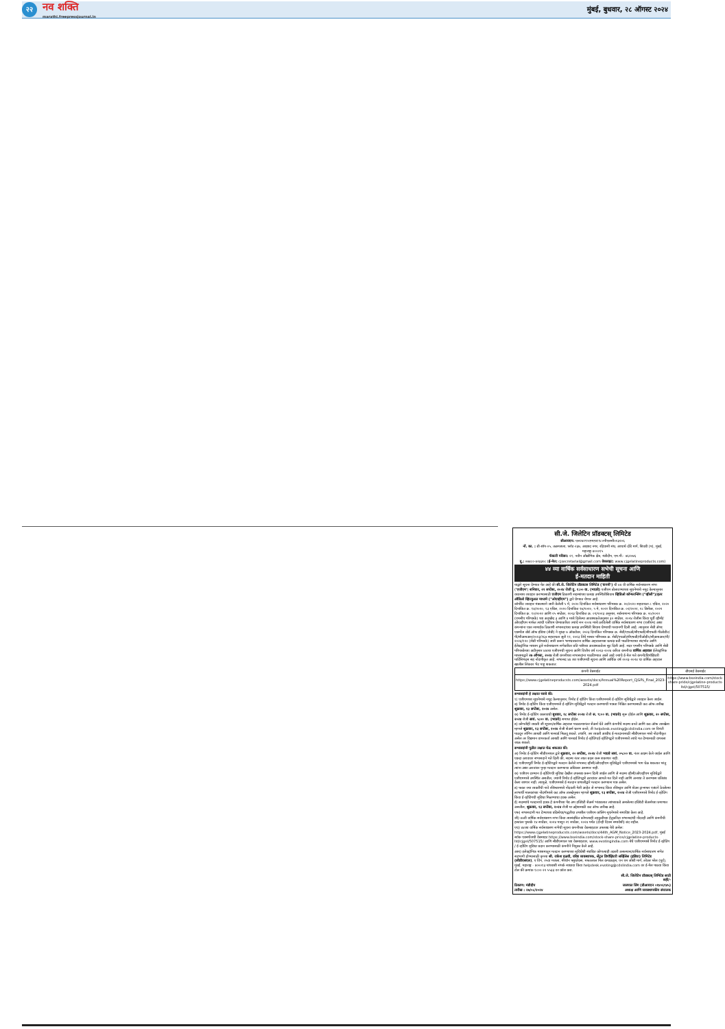२२
नव शक्ति
marathi.freepressjournal.in
मुंबई, बुधवार, २८ ऑगस्ट २०२४
सी.जे. जिलेटिन प्रॉडक्टस् लिमिटेड
सीआयएन: एल२४२९५एमएच१९८०पीएलसी०२३२०६
नों. का. : बी-शॉप-०५, तळमजला, प्लॉट-२३७, आझाद नगर, रहिवासी संघ, आचार्य दोंडे मार्ग, शिवडी (प), मुंबई, महाराष्ट्र-४०००१५
फॅक्टरी परिसर: २१, नवीन औद्योगिक क्षेत्र, मंडीदीप, एम.पी.- ४६२०४६
दू.: ०७४८०-४२३३०८ (ई-मेल: cjsecretarial@gmail.com वेबसाइट: www.cjgelatineproducts.com)
४४ व्या वार्षिक सर्वसाधारण सभेची सूचना आणि
ई-मतदान माहिती
याद्वारे सूचना देण्यात येत आहे की सी.जे. जिलेटिन प्रॉडक्टस लिमिटेड ('कंपनी') ची ४४ वी वार्षिक सर्वसाधारण सभा ('एजीएम') शनिवार, २१ सप्टेंबर, २०२४ रोजी दु. १:०० वा. (भाप्रवे) एजीएम बोलावण्याच्या सूचनेमध्ये नमूद केल्यानुसार व्यवसाय व्यवहार करण्यासाठी एजीएम ठिकाणी सदस्यांच्या प्रत्यक्ष उपस्थितीशिवाय व्हिडिओ कॉन्फरन्सिंग ("व्हीसी")/इतर ऑडिओ व्हिज्युअल माध्यमे ("ओएव्हीएम") द्वारे घेण्यात येणार आहे.
कॉर्पोरेट व्यवहार मंत्रालयाने जारी केलेली ५ मे, २०२० दिनांकित सर्वसाधारण परिपत्रक क्र. २०/२०२० सहवाचता ८ एप्रिल, २०२० दिनांकित क्र. १४/२०२०, १३ एप्रिल, २०२० दिनांकित १७/२०२०, ५ मे, २०२२ दिनांकित क्र. ०२/२०२२, २८ डिसेंबर, २०२२ दिनांकित क्र. १०/२०२२ आणि २५ सप्टेंबर, २०२३ दिनांकित क्र. ०९/२०२३ अनुसार, सर्वसामान्य परिपत्रक क्र. २०/२०२२ (एमसीए परिपत्रके) च्या अनुच्छेद ३ आणि ४ मध्ये दिलेल्या आवश्यकतेअनुसार ३० सप्टेंबर, २०२४ रोजीस किंवा पूर्वी व्हीसी/ओएव्हीएम मार्फत त्यांची एजीएम घेण्याकरिता ज्यांचे सन २०२४ मध्ये ठरविलेली वार्षिक सर्वसाधारण सभा (एजीएम) अशा कंपन्यांना एका सामाईक ठिकाणी सभासदांच्या प्रत्यक्ष उपस्थिती शिवाय घेण्याची परवानगी दिली आहे. त्यानुसार सेबी ॲण्ड एक्स्चेंज बोर्ड ऑफ इंडिया (सेबी) ने सुध्दा ७ ऑक्टोबर, २०२३ दिनांकित परिपत्रक क्र. सेबी/एचओ/सीएफडी/सीएफडी-पीओडी२/पी/सीआयआर/२०२३/१६७ सहवाचता जुलै ११, २०२३ तिचे मास्टर परिपत्रक क्र. सेबी/एचओ/सीएफडी/पीओडी२/सीआयआर/पी/२०२३/१२० (सेबी परिपत्रके) जारी करून भागधारकांना वार्षिक अहवालाच्या प्रत्यक्ष प्रती पाठविण्याच्या संदर्भात आणि ईलेक्ट्रॉनिक माध्यम द्वारे सर्वसाधारण सभेकरिता प्रति पत्रीच्या आवश्यकतेला सूट दिली आहे. सदर एमसीए परिपत्रके आणि सेबी परिपत्रकेच्या अटीनुसार ४४व्या एजीएमची सूचना आणि वित्तीय वर्ष २०२३-२०२४ करिता कंपनीचा वार्षिक अहवाल ईलेक्ट्रॉनिक माध्यमाद्वारे २७ ऑगस्ट, २०२४ रोजी कंपनीच्या सभासदांना पाठविण्यात आले आहे ज्यांचे ई-मेल पत्ते कंपनी/डिपॉझिटरी पार्टिसिपंट्स सह नोंदणीकृत आहे. सभासद ४४ व्या एजीएमची सूचना आणि आर्थिक वर्ष २०२३-२०२४ चा वार्षिक अहवाल खालील लिंकवर भेट पाहू शकतात:
| कंपनी वेबसाईट | बीएसई वेबसाईट |
| --- | --- |
| https://www.cjgelatineproducsts.com/assets/docs/Annual%20Report_CJGPL_Final_2023-2024.pdf | https://www.bseindia.com/stock-share-pride/cjgelatine-products-ltd/cjgel/507515/ |
सभासदांनी हे लक्षात घ्यावे की:
१) एजीएमच्या सूचनेमध्ये नमूद केल्यानुसार, रिमोट ई व्होटिंग किंवा एजीएममध्ये ई-व्होटिंग सुविधेद्वारे व्यवहार केला जाईल.
ब) रिमोट ई-व्होटिंग किंवा एजीएममध्ये ई-व्होटिंग सुविधेद्वारे मतदान करण्याची पात्रता निश्चित करण्यासाठी कट-ऑफ तारीख शुक्रवार, १३ सप्टेंबर, २०२४ असेल.
क) रिमोट ई-व्होटिंग कालावधी बुधवार, १८ सप्टेंबर २०२४ रोजी स. ९:०० वा. (भाप्रवे) सुरू होईल आणि शुक्रवार, २० सप्टेंबर, २०२४ रोजी सायं. ५:०० वा. (भाप्रवे) समाप्त होईल.
ड) कोणतीही व्यक्ती जी सूचना/वार्षिक अहवाल पाठवल्यानंतर शेअर्स घेते आणि कंपनीचे सदस्य बनते आणि कट-ऑफ तारखेला म्हणजे शुक्रवार, १३ सप्टेंबर, २०२४ रोजी शेअर्स धारण करते, ती helpdesk.evoting@cdslindia.com वर विनंती पाठवून लॉगिन आयडी आणि पासवर्ड मिळवू शकते. तथापि, जर व्यक्ती आधीच ई-मतदानासाठी सीडीएसएल मध्ये नोंदणीकृत असेल तर विद्यमान वापरकर्ता आयडी आणि पासवर्ड रिमोट ई-व्होटिंग/ई-व्होटिंगद्वारे एजीएममध्ये त्यांचे मत देण्यासाठी वापरला जाऊ शकतो.
सभासदांनी पुढील लक्षात घेऊ शकतात की:
अ) रिमोट ई-व्होटिंग सीडीएसएल द्वारे शुक्रवार, २० सप्टेंबर, २०२४ रोजी भाप्रवे सायं. ०५:०० वा. नंतर अक्षम केले जाईल आणि एकदा ठरावावर सभासदाने मते दिली की, सदस्य नंतर त्यात बदल करू शकणार नाही.
ब) एजीएमपूर्वी रिमोट ई-व्होटिंगद्वारे मतदान केलेले सभासद व्हीसी/ओएव्हीएम सुविधेद्वारे एजीएममध्ये भाग घेऊ शकतात परंतु त्यांना अशा ठरावांवर पुन्हा मतदान करण्याचा अधिकार असणार नाही.
क) एजीएम दरम्यान ई-व्होटिंगची सुविधा देखील उपलब्ध करून दिली जाईल आणि जे सदस्य व्हीसी/ओएव्हीएम सुविधेद्वारे एजीएममध्ये उपस्थित असतील, ज्यांनी रिमोट ई-व्होटिंगद्वारे ठरावांवर आपले मत दिले नाही आणि अन्यथा ते करण्यास प्रतिबंध केला जाणार नाही. त्यामुळे, एजीएममध्ये ई-मतदान प्रणालीद्वारे मतदान करण्यास पात्र असेल.
ड) फक्त ज्या व्यक्तींची नावे रजिस्टरमध्ये नोंदवली गेली आहेत जे सभासद किंवा रजिस्ट्रार आणि शेअर ट्रान्सफर एजंटने ठेवलेल्या लाभार्थी मालकांच्या नोंदणीमध्ये कट ऑफ तारखेनुसार म्हणजे शुक्रवार, १३ सप्टेंबर, २०२४ रोजी एजीएममध्ये रिमोट ई-व्होटिंग किंवा ई-व्होटिंगची सुविधा मिळण्याचा हक्क असेल.
ई) सदस्यांचे मतदानाचे हक्क हे कंपनीच्या पेड अप इक्विटी शेअर्स भांडवलात त्यांच्याकडे असलेल्या इक्विटी शेअर्सच्या प्रमाणात असतील, शुक्रवार, १३ सप्टेंबर, २०२४ रोजी या उद्देशासाठी कट ऑफ तारीख आहे.
एफ) सभासदांनी मत देण्याच्या प्रक्रियेचा/पद्धतीचा तपशील एजीएम कॉलिंग सुचनेमध्ये समाविष्ट केला आहे.
जी) ४४वी वार्षिक सर्वसाधारण सभा किंवा त्यासंबंधित कोणत्याही तहकुबीच्या हेतुकरिता सभासदांची नोंदवही आणि कंपनीची हस्तांतर पुस्तके १४ सप्टेंबर, २०२४ पासून २१ सप्टेंबर, २०२४ पर्यंत (दोन्ही दिवस समावेशी) बंद राहील.
एच) ४४व्या वार्षिक सर्वसाधारण सभेची सूचना कंपनीच्या वेबसाइटवर उपलब्ध येथे असेल: https://www.cjgelatineproducsts.com/assets/docs/44th_AGM_Notice_2023-2024.pdf, मुंबई स्टॉक एक्सचेंजची वेबसाइट https://www.bseindia.com/stock-share-price/cjgelatine-products-ltd/cjgel/507515/ आणि सीडीएसएल च्या वेबसाइटवर, www.evotingindia.com येथे एजीएममध्ये रिमोट ई-व्होटिंग / ई-व्होटिंग सुविधा प्रदान करण्यासाठी कंपनीने नियुक्त केले आहे.
आय) इलेक्ट्रॉनिक माध्यमातून मतदान करण्याच्या सुविधेशी संबंधित कोणत्याही तक्रारी असल्यास/वार्षिक सर्वसाधारण सभेत सहभागी होण्यासाठी कृपया श्री. राकेश दळवी, वरिष्ठ व्यवस्थापक, सेंट्रल डिपॉझिटरी सर्व्हिसेस (इंडिया) लिमिटेड (सीडीएसएल), ए विंग, २५वा मजला, मॅरेथॉन फ्युचरेक्स, मफतलाल मिल कंपाऊंड्स, एन एम जोशी मार्ग, लोअर परेल (पूर्व), मुंबई, महाराष्ट्र - ४०००१३ यांच्याशी संपर्क साधावा किंवा helpdesk.evoting@cdslindia.com वर ई-मेल पाठवा किंवा टोल फ्री क्रमांक १८०० २२ ५५३३ वर कॉल करा.
सी.जे. जिलेटिन प्रॉडक्टस् लिमिटेड साठी
सही/-
ठिकाण: मंडीदीप
तारीख : २७/०८/२०२४ जसपाल सिंग (डीआयएन ०१४०६९४५)
अध्यक्ष आणि व्यवस्थापकीय संचालक